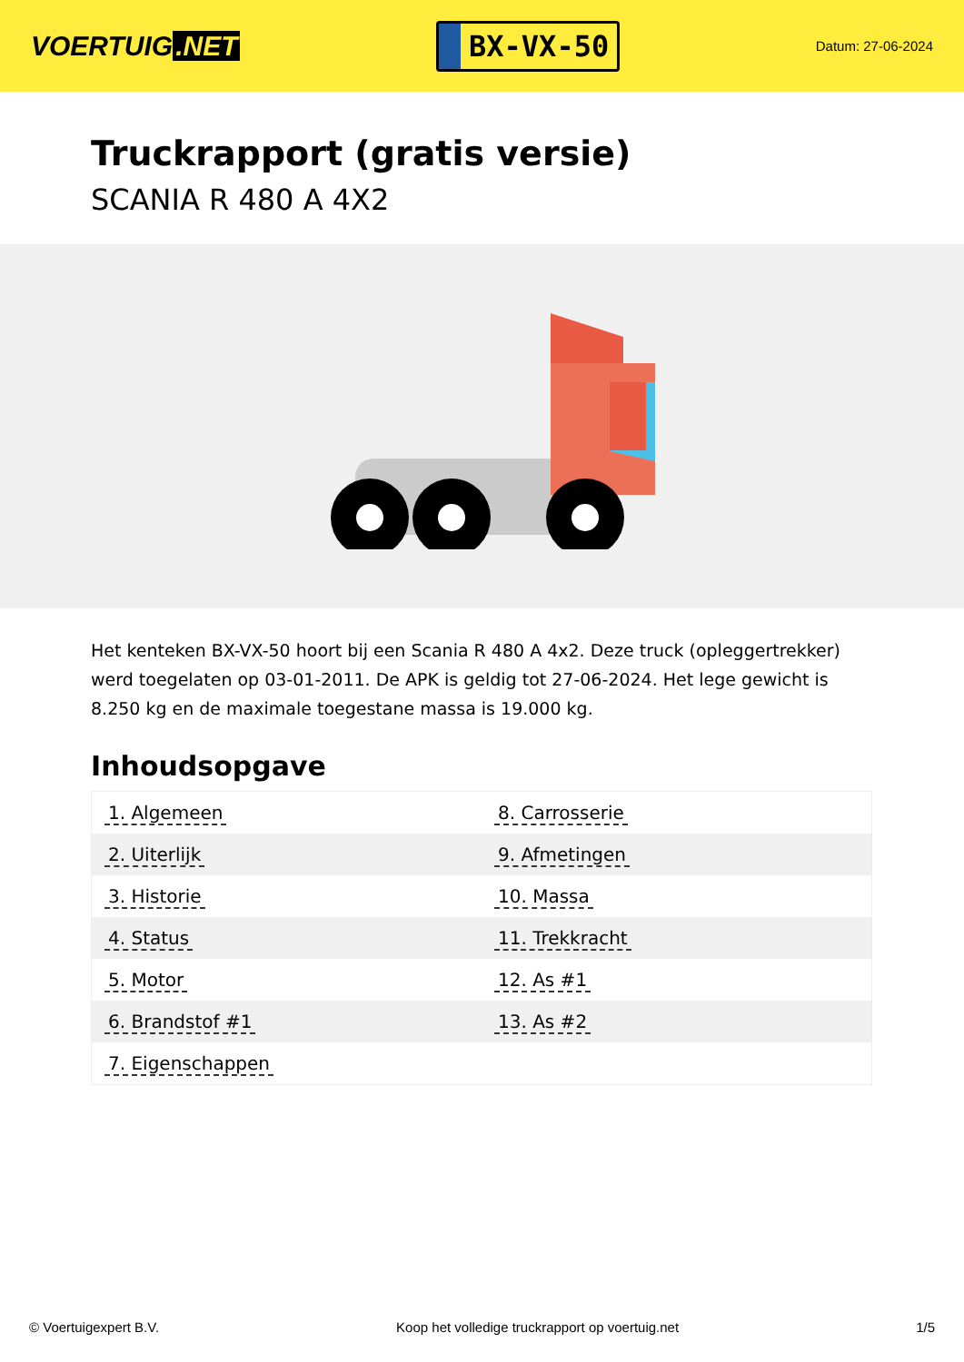VOERTUIG.NET
BX-VX-50
Datum: 27-06-2024
Truckrapport (gratis versie)
SCANIA R 480 A 4X2
Het kenteken BX-VX-50 hoort bij een Scania R 480 A 4x2. Deze truck (opleggertrekker) werd toegelaten op 03-01-2011. De APK is geldig tot 27-06-2024. Het lege gewicht is 8.250 kg en de maximale toegestane massa is 19.000 kg.
Inhoudsopgave
| 1. Algemeen | 8. Carrosserie |
| 2. Uiterlijk | 9. Afmetingen |
| 3. Historie | 10. Massa |
| 4. Status | 11. Trekkracht |
| 5. Motor | 12. As #1 |
| 6. Brandstof #1 | 13. As #2 |
| 7. Eigenschappen | |
© Voertuigexpert B.V. Koop het volledige truckrapport op voertuig.net
1/5